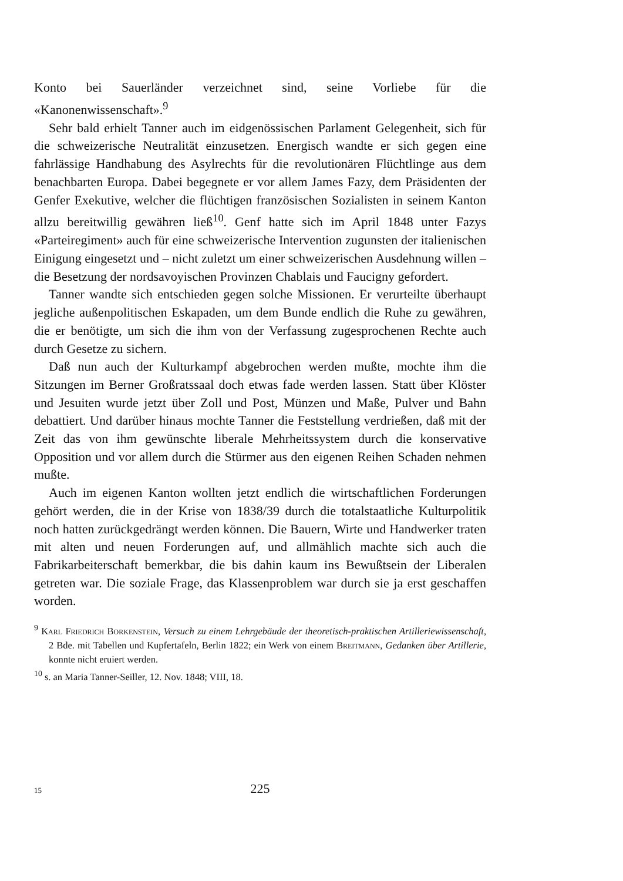Konto bei Sauerländer verzeichnet sind, seine Vorliebe für die «Kanonenwissenschaft».<sup>9</sup>
Sehr bald erhielt Tanner auch im eidgenössischen Parlament Gelegenheit, sich für die schweizerische Neutralität einzusetzen. Energisch wandte er sich gegen eine fahrlässige Handhabung des Asylrechts für die revolutionären Flüchtlinge aus dem benachbarten Europa. Dabei begegnete er vor allem James Fazy, dem Präsidenten der Genfer Exekutive, welcher die flüchtigen französischen Sozialisten in seinem Kanton allzu bereitwillig gewähren ließ<sup>10</sup>. Genf hatte sich im April 1848 unter Fazys «Parteiregiment» auch für eine schweizerische Intervention zugunsten der italienischen Einigung eingesetzt und – nicht zuletzt um einer schweizerischen Ausdehnung willen – die Besetzung der nordsavoyischen Provinzen Chablais und Faucigny gefordert.
Tanner wandte sich entschieden gegen solche Missionen. Er verurteilte überhaupt jegliche außenpolitischen Eskapaden, um dem Bunde endlich die Ruhe zu gewähren, die er benötigte, um sich die ihm von der Verfassung zugesprochenen Rechte auch durch Gesetze zu sichern.
Daß nun auch der Kulturkampf abgebrochen werden mußte, mochte ihm die Sitzungen im Berner Großratssaal doch etwas fade werden lassen. Statt über Klöster und Jesuiten wurde jetzt über Zoll und Post, Münzen und Maße, Pulver und Bahn debattiert. Und darüber hinaus mochte Tanner die Feststellung verdrießen, daß mit der Zeit das von ihm gewünschte liberale Mehrheitssystem durch die konservative Opposition und vor allem durch die Stürmer aus den eigenen Reihen Schaden nehmen mußte.
Auch im eigenen Kanton wollten jetzt endlich die wirtschaftlichen Forderungen gehört werden, die in der Krise von 1838/39 durch die totalstaatliche Kulturpolitik noch hatten zurückgedrängt werden können. Die Bauern, Wirte und Handwerker traten mit alten und neuen Forderungen auf, und allmählich machte sich auch die Fabrikarbeiterschaft bemerkbar, die bis dahin kaum ins Bewußtsein der Liberalen getreten war. Die soziale Frage, das Klassenproblem war durch sie ja erst geschaffen worden.
<sup>9</sup> Karl Friedrich Borkenstein, Versuch zu einem Lehrgebäude der theoretisch-praktischen Artilleriewissenschaft, 2 Bde. mit Tabellen und Kupfertafeln, Berlin 1822; ein Werk von einem Breitmann, Gedanken über Artillerie, konnte nicht eruiert werden.
<sup>10</sup> s. an Maria Tanner-Seiller, 12. Nov. 1848; VIII, 18.
15
225